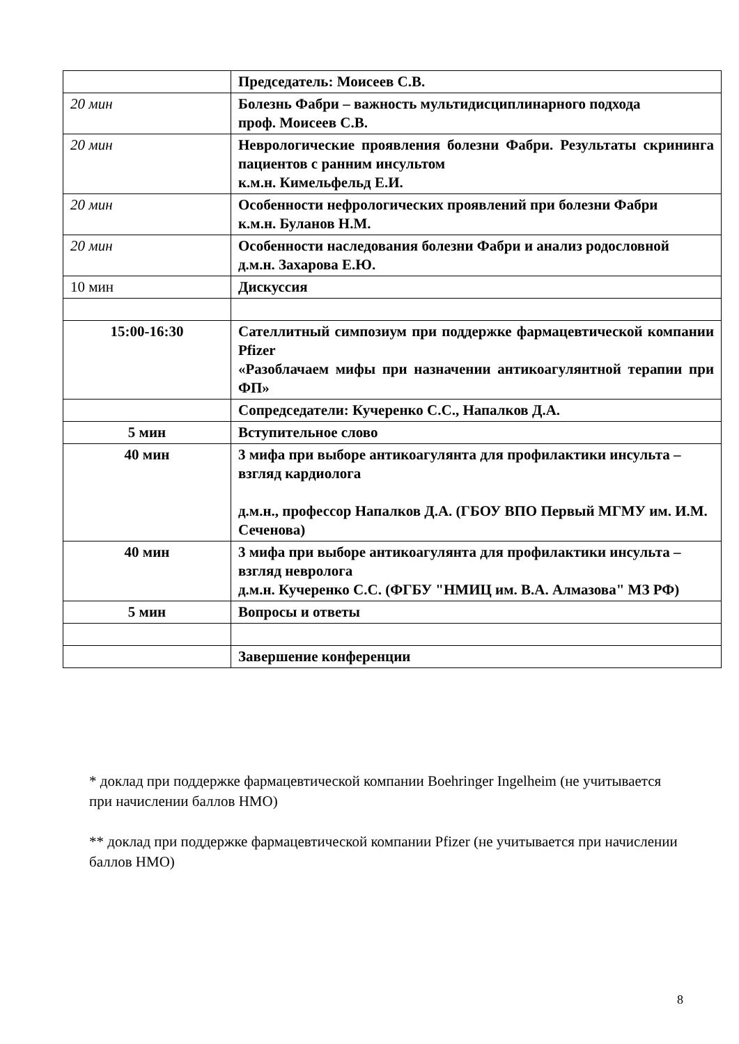| | Председатель: Моисеев С.В. |
| 20 мин | Болезнь Фабри – важность мультидисциплинарного подхода проф. Моисеев С.В. |
| 20 мин | Неврологические проявления болезни Фабри. Результаты скрининга пациентов с ранним инсультом к.м.н. Кимельфельд Е.И. |
| 20 мин | Особенности нефрологических проявлений при болезни Фабри к.м.н. Буланов Н.М. |
| 20 мин | Особенности наследования болезни Фабри и анализ родословной д.м.н. Захарова Е.Ю. |
| 10 мин | Дискуссия |
| 15:00-16:30 | Сателлитный симпозиум при поддержке фармацевтической компании Pfizer «Разоблачаем мифы при назначении антикоагулянтной терапии при ФП» |
| | Сопредседатели: Кучеренко С.С., Напалков Д.А. |
| 5 мин | Вступительное слово |
| 40 мин | 3 мифа при выборе антикоагулянта для профилактики инсульта – взгляд кардиолога д.м.н., профессор Напалков Д.А. (ГБОУ ВПО Первый МГМУ им. И.М. Сеченова) |
| 40 мин | 3 мифа при выборе антикоагулянта для профилактики инсульта – взгляд невролога д.м.н. Кучеренко С.С. (ФГБУ "НМИЦ им. В.А. Алмазова" МЗ РФ) |
| 5 мин | Вопросы и ответы |
| | Завершение конференции |
* доклад при поддержке фармацевтической компании Boehringer Ingelheim (не учитывается при начислении баллов НМО)
** доклад при поддержке фармацевтической компании Pfizer (не учитывается при начислении баллов НМО)
8